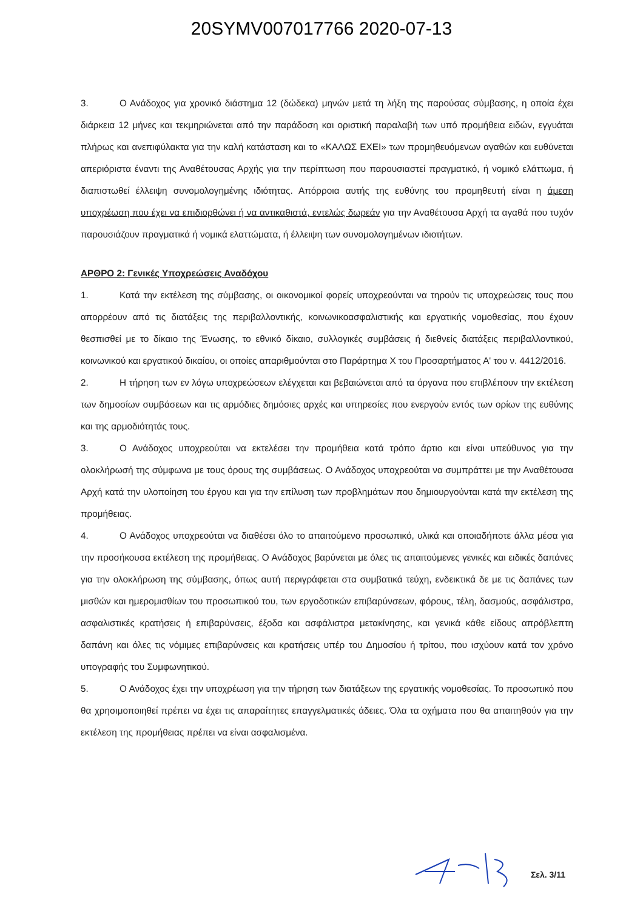20SYMV007017766 2020-07-13
3. Ο Ανάδοχος για χρονικό διάστημα 12 (δώδεκα) μηνών μετά τη λήξη της παρούσας σύμβασης, η οποία έχει διάρκεια 12 μήνες και τεκμηριώνεται από την παράδοση και οριστική παραλαβή των υπό προμήθεια ειδών, εγγυάται πλήρως και ανεπιφύλακτα για την καλή κατάσταση και το «ΚΑΛΩΣ ΕΧΕΙ» των προμηθευόμενων αγαθών και ευθύνεται απεριόριστα έναντι της Αναθέτουσας Αρχής για την περίπτωση που παρουσιαστεί πραγματικό, ή νομικό ελάττωμα, ή διαπιστωθεί έλλειψη συνομολογημένης ιδιότητας. Απόρροια αυτής της ευθύνης του προμηθευτή είναι η άμεση υποχρέωση που έχει να επιδιορθώνει ή να αντικαθιστά, εντελώς δωρεάν για την Αναθέτουσα Αρχή τα αγαθά που τυχόν παρουσιάζουν πραγματικά ή νομικά ελαττώματα, ή έλλειψη των συνομολογημένων ιδιοτήτων.
ΑΡΘΡΟ 2: Γενικές Υποχρεώσεις Αναδόχου
1. Κατά την εκτέλεση της σύμβασης, οι οικονομικοί φορείς υποχρεούνται να τηρούν τις υποχρεώσεις τους που απορρέουν από τις διατάξεις της περιβαλλοντικής, κοινωνικοασφαλιστικής και εργατικής νομοθεσίας, που έχουν θεσπισθεί με το δίκαιο της Ένωσης, το εθνικό δίκαιο, συλλογικές συμβάσεις ή διεθνείς διατάξεις περιβαλλοντικού, κοινωνικού και εργατικού δικαίου, οι οποίες απαριθμούνται στο Παράρτημα Χ του Προσαρτήματος Α' του ν. 4412/2016.
2. Η τήρηση των εν λόγω υποχρεώσεων ελέγχεται και βεβαιώνεται από τα όργανα που επιβλέπουν την εκτέλεση των δημοσίων συμβάσεων και τις αρμόδιες δημόσιες αρχές και υπηρεσίες που ενεργούν εντός των ορίων της ευθύνης και της αρμοδιότητάς τους.
3. Ο Ανάδοχος υποχρεούται να εκτελέσει την προμήθεια κατά τρόπο άρτιο και είναι υπεύθυνος για την ολοκλήρωσή της σύμφωνα με τους όρους της συμβάσεως. Ο Ανάδοχος υποχρεούται να συμπράττει με την Αναθέτουσα Αρχή κατά την υλοποίηση του έργου και για την επίλυση των προβλημάτων που δημιουργούνται κατά την εκτέλεση της προμήθειας.
4. Ο Ανάδοχος υποχρεούται να διαθέσει όλο το απαιτούμενο προσωπικό, υλικά και οποιαδήποτε άλλα μέσα για την προσήκουσα εκτέλεση της προμήθειας. Ο Ανάδοχος βαρύνεται με όλες τις απαιτούμενες γενικές και ειδικές δαπάνες για την ολοκλήρωση της σύμβασης, όπως αυτή περιγράφεται στα συμβατικά τεύχη, ενδεικτικά δε με τις δαπάνες των μισθών και ημερομισθίων του προσωπικού του, των εργοδοτικών επιβαρύνσεων, φόρους, τέλη, δασμούς, ασφάλιστρα, ασφαλιστικές κρατήσεις ή επιβαρύνσεις, έξοδα και ασφάλιστρα μετακίνησης, και γενικά κάθε είδους απρόβλεπτη δαπάνη και όλες τις νόμιμες επιβαρύνσεις και κρατήσεις υπέρ του Δημοσίου ή τρίτου, που ισχύουν κατά τον χρόνο υπογραφής του Συμφωνητικού.
5. Ο Ανάδοχος έχει την υποχρέωση για την τήρηση των διατάξεων της εργατικής νομοθεσίας. Το προσωπικό που θα χρησιμοποιηθεί πρέπει να έχει τις απαραίτητες επαγγελματικές άδειες. Όλα τα οχήματα που θα απαιτηθούν για την εκτέλεση της προμήθειας πρέπει να είναι ασφαλισμένα.
Σελ. 3/11